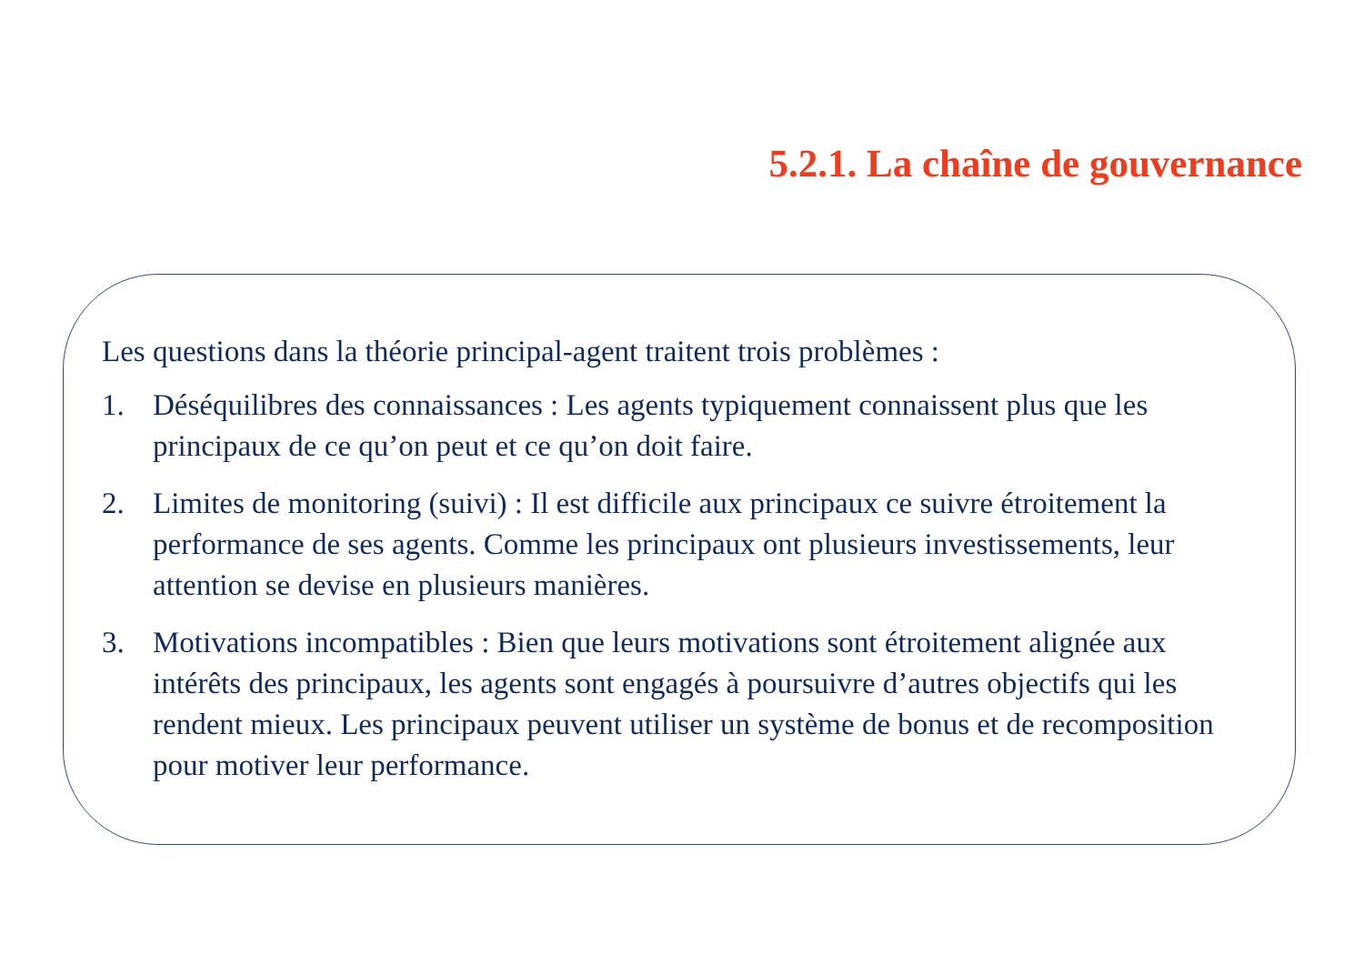5.2.1. La chaîne de gouvernance
Les questions dans la théorie principal-agent traitent trois problèmes :
1. Déséquilibres des connaissances : Les agents typiquement connaissent plus que les principaux de ce qu’on peut et ce qu’on doit faire.
2. Limites de monitoring (suivi) : Il est difficile aux principaux ce suivre étroitement la performance de ses agents. Comme les principaux ont plusieurs investissements, leur attention se devise en plusieurs manières.
3. Motivations incompatibles : Bien que leurs motivations sont étroitement alignée aux intérêts des principaux, les agents sont engagés à poursuivre d’autres objectifs qui les rendent mieux. Les principaux peuvent utiliser un système de bonus et de recomposition pour motiver leur performance.